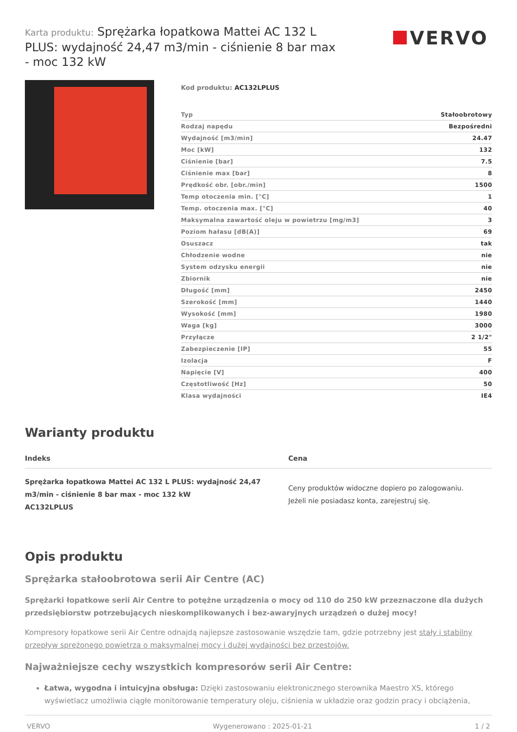Karta produktu: Sprężarka łopatkowa Mattei AC 132 L PLUS: wydajność 24,47 m3/min - ciśnienie 8 bar max - moc 132 kW
VERVO
Kod produktu: AC132LPLUS
| Typ | Stałoobrotowy |
| Rodzaj napędu | Bezpośredni |
| Wydajność [m3/min] | 24.47 |
| Moc [kW] | 132 |
| Ciśnienie [bar] | 7.5 |
| Ciśnienie max [bar] | 8 |
| Prędkość obr. [obr./min] | 1500 |
| Temp otoczenia min. [°C] | 1 |
| Temp. otoczenia max. [°C] | 40 |
| Maksymalna zawartość oleju w powietrzu [mg/m3] | 3 |
| Poziom hałasu [dB(A)] | 69 |
| Osuszacz | tak |
| Chłodzenie wodne | nie |
| System odzysku energii | nie |
| Zbiornik | nie |
| Długość [mm] | 2450 |
| Szerokość [mm] | 1440 |
| Wysokość [mm] | 1980 |
| Waga [kg] | 3000 |
| Przyłącze | 2 1/2" |
| Zabezpieczenie [IP] | 55 |
| Izolacja | F |
| Napięcie [V] | 400 |
| Częstotliwość [Hz] | 50 |
| Klasa wydajności | IE4 |
Warianty produktu
| Indeks | Cena |
| --- | --- |
| Sprężarka łopatkowa Mattei AC 132 L PLUS: wydajność 24,47 m3/min - ciśnienie 8 bar max - moc 132 kW AC132LPLUS | Ceny produktów widoczne dopiero po zalogowaniu. Jeżeli nie posiadasz konta, zarejestruj się. |
Opis produktu
Sprężarka stałoobrotowa serii Air Centre (AC)
Sprężarki łopatkowe serii Air Centre to potężne urządzenia o mocy od 110 do 250 kW przeznaczone dla dużych przedsiębiorstw potrzebujących nieskomplikowanych i bez-awaryjnych urządzeń o dużej mocy!
Kompresory łopatkowe serii Air Centre odnajdą najlepsze zastosowanie wszędzie tam, gdzie potrzebny jest stały i stabilny przepływ sprężonego powietrza o maksymalnej mocy i dużej wydajności bez przestojów.
Najważniejsze cechy wszystkich kompresorów serii Air Centre:
Łatwa, wygodna i intuicyjna obsługa: Dzięki zastosowaniu elektronicznego sterownika Maestro XS, którego wyświetlacz umożliwia ciągłe monitorowanie temperatury oleju, ciśnienia w układzie oraz godzin pracy i obciążenia,
VERVO Wygenerowano : 2025-01-21 1 / 2